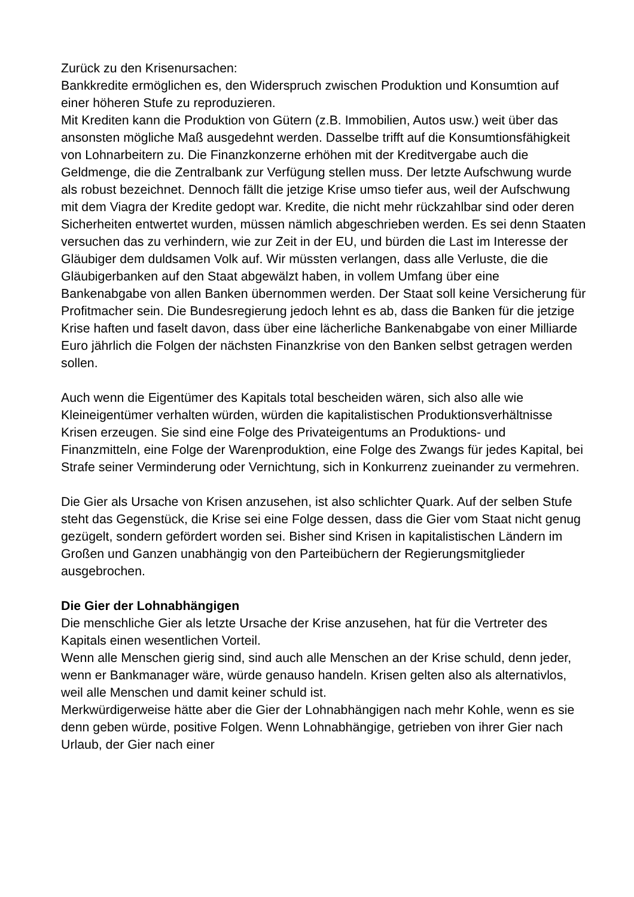Zurück zu den Krisenursachen:
Bankkredite ermöglichen es, den Widerspruch zwischen Produktion und Konsumtion auf einer höheren Stufe zu reproduzieren.
Mit Krediten kann die Produktion von Gütern (z.B. Immobilien, Autos usw.) weit über das ansonsten mögliche Maß ausgedehnt werden. Dasselbe trifft auf die Konsumtionsfähigkeit von Lohnarbeitern zu. Die Finanzkonzerne erhöhen mit der Kreditvergabe auch die Geldmenge, die die Zentralbank zur Verfügung stellen muss. Der letzte Aufschwung wurde als robust bezeichnet. Dennoch fällt die jetzige Krise umso tiefer aus, weil der Aufschwung mit dem Viagra der Kredite gedopt war. Kredite, die nicht mehr rückzahlbar sind oder deren Sicherheiten entwertet wurden, müssen nämlich abgeschrieben werden. Es sei denn Staaten versuchen das zu verhindern, wie zur Zeit in der EU, und bürden die Last im Interesse der Gläubiger dem duldsamen Volk auf. Wir müssten verlangen, dass alle Verluste, die die Gläubigerbanken auf den Staat abgewälzt haben, in vollem Umfang über eine Bankenabgabe von allen Banken übernommen werden. Der Staat soll keine Versicherung für Profitmacher sein. Die Bundesregierung jedoch lehnt es ab, dass die Banken für die jetzige Krise haften und faselt davon, dass über eine lächerliche Bankenabgabe von einer Milliarde Euro jährlich die Folgen der nächsten Finanzkrise von den Banken selbst getragen werden sollen.
Auch wenn die Eigentümer des Kapitals total bescheiden wären, sich also alle wie Kleineigentümer verhalten würden, würden die kapitalistischen Produktionsverhältnisse Krisen erzeugen. Sie sind eine Folge des Privateigentums an Produktions- und Finanzmitteln, eine Folge der Warenproduktion, eine Folge des Zwangs für jedes Kapital, bei Strafe seiner Verminderung oder Vernichtung, sich in Konkurrenz zueinander zu vermehren.
Die Gier als Ursache von Krisen anzusehen, ist also schlichter Quark. Auf der selben Stufe steht das Gegenstück, die Krise sei eine Folge dessen, dass die Gier vom Staat nicht genug gezügelt, sondern gefördert worden sei. Bisher sind Krisen in kapitalistischen Ländern im Großen und Ganzen unabhängig von den Parteibüchern der Regierungsmitglieder ausgebrochen.
Die Gier der Lohnabhängigen
Die menschliche Gier als letzte Ursache der Krise anzusehen, hat für die Vertreter des Kapitals einen wesentlichen Vorteil.
Wenn alle Menschen gierig sind, sind auch alle Menschen an der Krise schuld, denn jeder, wenn er Bankmanager wäre, würde genauso handeln. Krisen gelten also als alternativlos, weil alle Menschen und damit keiner schuld ist.
Merkwürdigerweise hätte aber die Gier der Lohnabhängigen nach mehr Kohle, wenn es sie denn geben würde, positive Folgen. Wenn Lohnabhängige, getrieben von ihrer Gier nach Urlaub, der Gier nach einer